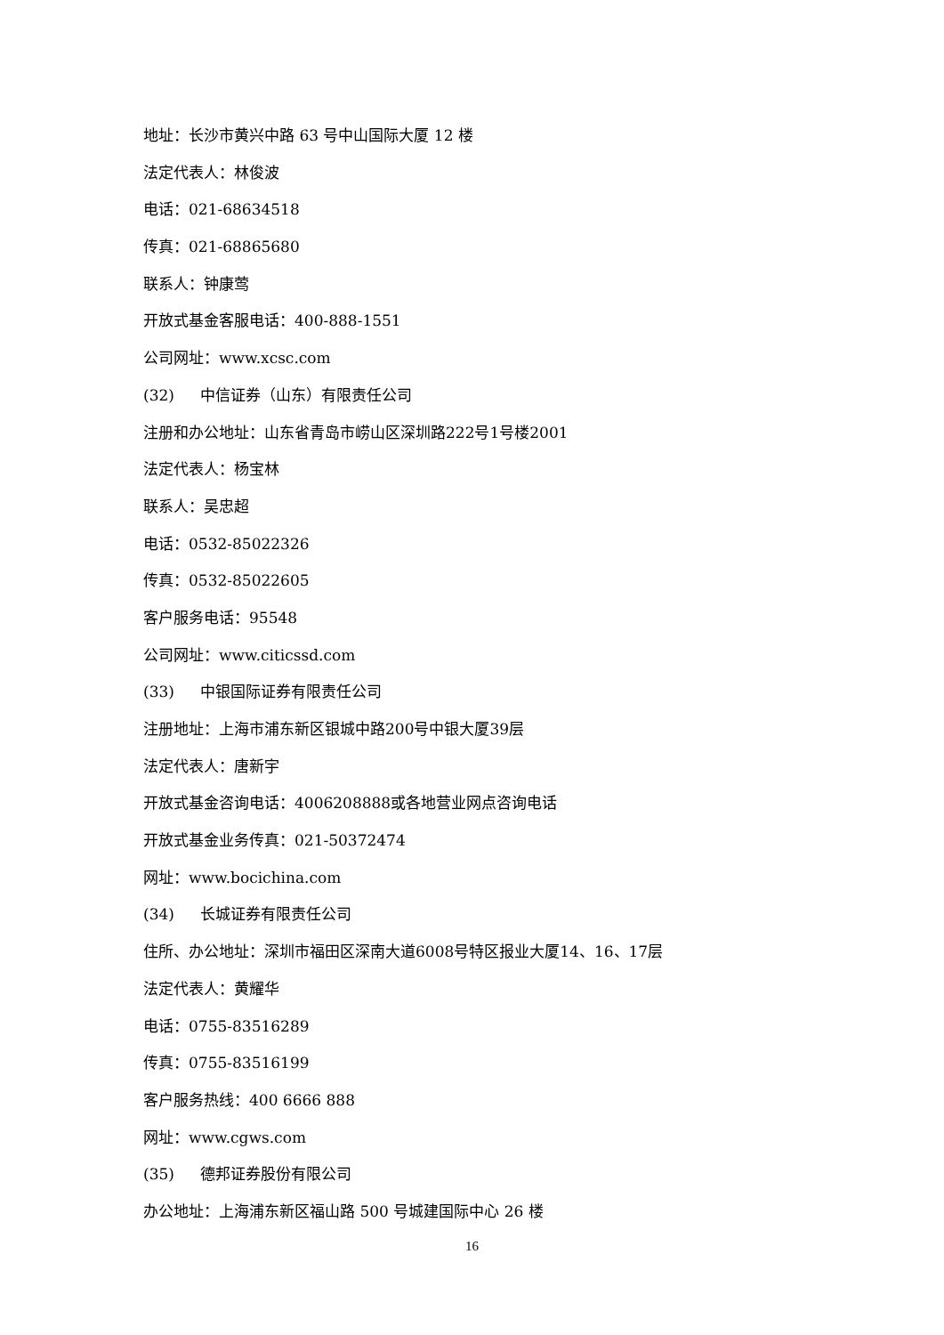地址：长沙市黄兴中路 63 号中山国际大厦 12 楼
法定代表人：林俊波
电话：021-68634518
传真：021-68865680
联系人：钟康莺
开放式基金客服电话：400-888-1551
公司网址：www.xcsc.com
(32) 中信证券（山东）有限责任公司
注册和办公地址：山东省青岛市崂山区深圳路222号1号楼2001
法定代表人：杨宝林
联系人：吴忠超
电话：0532-85022326
传真：0532-85022605
客户服务电话：95548
公司网址：www.citicssd.com
(33) 中银国际证券有限责任公司
注册地址：上海市浦东新区银城中路200号中银大厦39层
法定代表人：唐新宇
开放式基金咨询电话：4006208888或各地营业网点咨询电话
开放式基金业务传真：021-50372474
网址：www.bocichina.com
(34) 长城证券有限责任公司
住所、办公地址：深圳市福田区深南大道6008号特区报业大厦14、16、17层
法定代表人：黄耀华
电话：0755-83516289
传真：0755-83516199
客户服务热线：400 6666 888
网址：www.cgws.com
(35) 德邦证券股份有限公司
办公地址：上海浦东新区福山路 500 号城建国际中心 26 楼
16